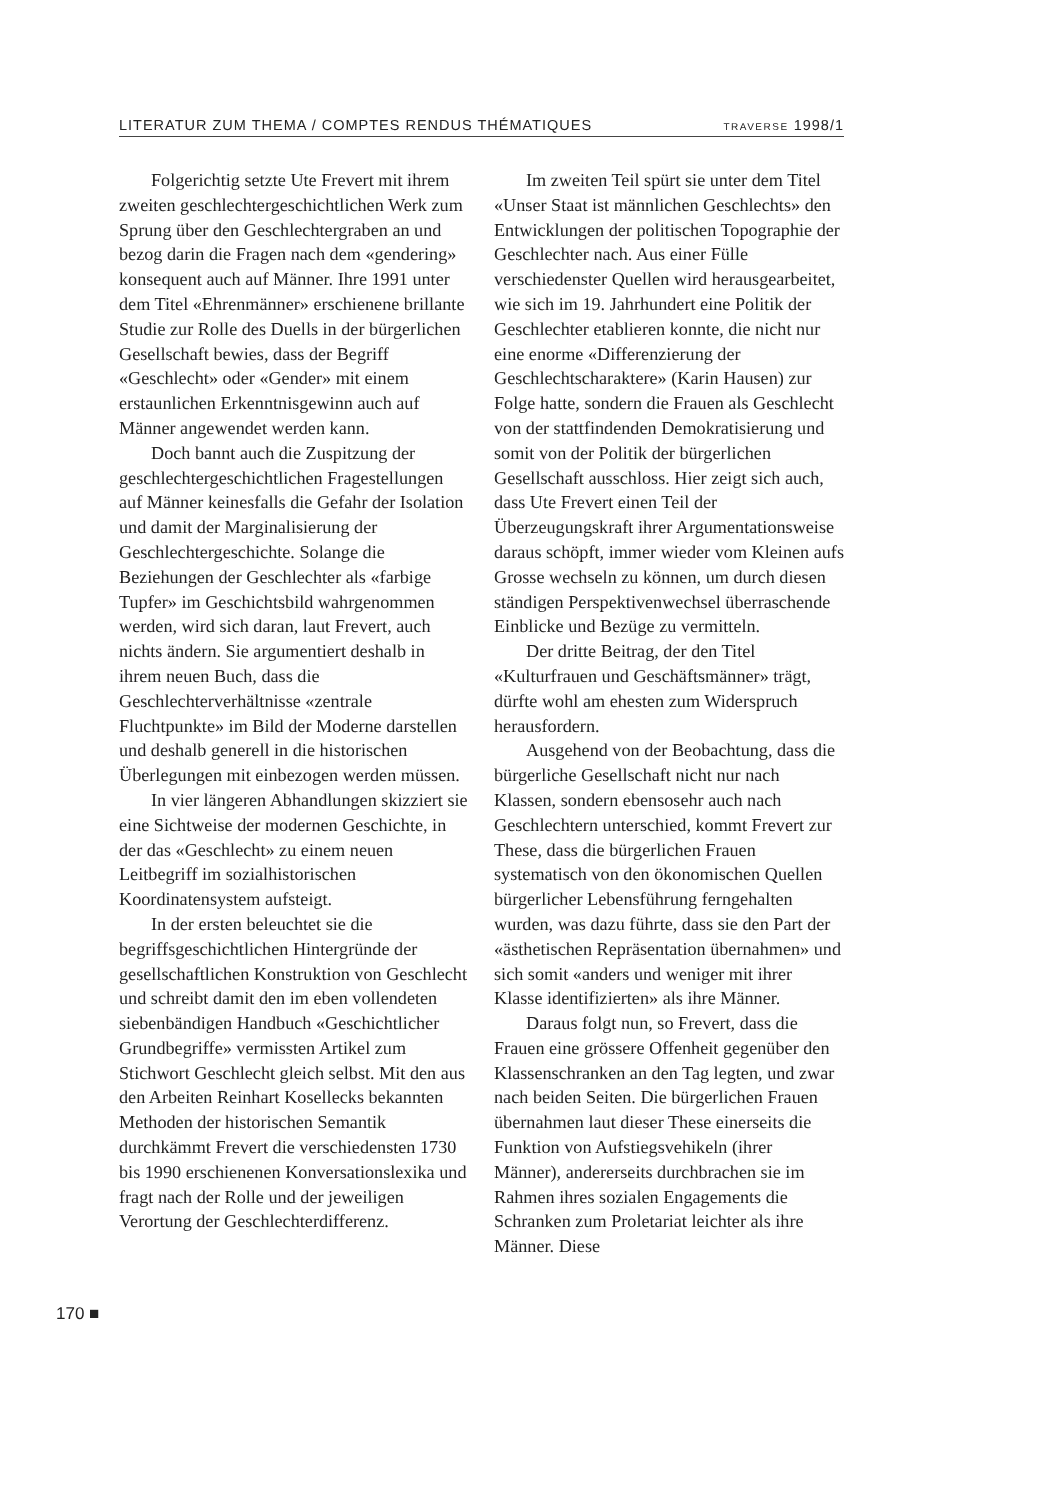LITERATUR ZUM THEMA / COMPTES RENDUS THÉMATIQUES TRAVERSE 1998/1
Folgerichtig setzte Ute Frevert mit ihrem zweiten geschlechtergeschichtlichen Werk zum Sprung über den Geschlechtergraben an und bezog darin die Fragen nach dem «gendering» konsequent auch auf Männer. Ihre 1991 unter dem Titel «Ehrenmänner» erschienene brillante Studie zur Rolle des Duells in der bürgerlichen Gesellschaft bewies, dass der Begriff «Geschlecht» oder «Gender» mit einem erstaunlichen Erkenntnisgewinn auch auf Männer angewendet werden kann.
Doch bannt auch die Zuspitzung der geschlechtergeschichtlichen Fragestellungen auf Männer keinesfalls die Gefahr der Isolation und damit der Marginalisierung der Geschlechtergeschichte. Solange die Beziehungen der Geschlechter als «farbige Tupfer» im Geschichtsbild wahrgenommen werden, wird sich daran, laut Frevert, auch nichts ändern. Sie argumentiert deshalb in ihrem neuen Buch, dass die Geschlechterverhältnisse «zentrale Fluchtpunkte» im Bild der Moderne darstellen und deshalb generell in die historischen Überlegungen mit einbezogen werden müssen.
In vier längeren Abhandlungen skizziert sie eine Sichtweise der modernen Geschichte, in der das «Geschlecht» zu einem neuen Leitbegriff im sozialhistorischen Koordinatensystem aufsteigt.
In der ersten beleuchtet sie die begriffsgeschichtlichen Hintergründe der gesellschaftlichen Konstruktion von Geschlecht und schreibt damit den im eben vollendeten siebenbändigen Handbuch «Geschichtlicher Grundbegriffe» vermissten Artikel zum Stichwort Geschlecht gleich selbst. Mit den aus den Arbeiten Reinhart Kosellecks bekannten Methoden der historischen Semantik durchkämmt Frevert die verschiedensten 1730 bis 1990 erschienenen Konversationslexika und fragt nach der Rolle und der jeweiligen Verortung der Geschlechterdifferenz.
Im zweiten Teil spürt sie unter dem Titel «Unser Staat ist männlichen Geschlechts» den Entwicklungen der politischen Topographie der Geschlechter nach. Aus einer Fülle verschiedenster Quellen wird herausgearbeitet, wie sich im 19. Jahrhundert eine Politik der Geschlechter etablieren konnte, die nicht nur eine enorme «Differenzierung der Geschlechtscharaktere» (Karin Hausen) zur Folge hatte, sondern die Frauen als Geschlecht von der stattfindenden Demokratisierung und somit von der Politik der bürgerlichen Gesellschaft ausschloss. Hier zeigt sich auch, dass Ute Frevert einen Teil der Überzeugungskraft ihrer Argumentationsweise daraus schöpft, immer wieder vom Kleinen aufs Grosse wechseln zu können, um durch diesen ständigen Perspektivenwechsel überraschende Einblicke und Bezüge zu vermitteln.
Der dritte Beitrag, der den Titel «Kulturfrauen und Geschäftsmänner» trägt, dürfte wohl am ehesten zum Widerspruch herausfordern.
Ausgehend von der Beobachtung, dass die bürgerliche Gesellschaft nicht nur nach Klassen, sondern ebensosehr auch nach Geschlechtern unterschied, kommt Frevert zur These, dass die bürgerlichen Frauen systematisch von den ökonomischen Quellen bürgerlicher Lebensführung ferngehalten wurden, was dazu führte, dass sie den Part der «ästhetischen Repräsentation übernahmen» und sich somit «anders und weniger mit ihrer Klasse identifizierten» als ihre Männer.
Daraus folgt nun, so Frevert, dass die Frauen eine grössere Offenheit gegenüber den Klassenschranken an den Tag legten, und zwar nach beiden Seiten. Die bürgerlichen Frauen übernahmen laut dieser These einerseits die Funktion von Aufstiegsvehikeln (ihrer Männer), andererseits durchbrachen sie im Rahmen ihres sozialen Engagements die Schranken zum Proletariat leichter als ihre Männer. Diese
170 ■